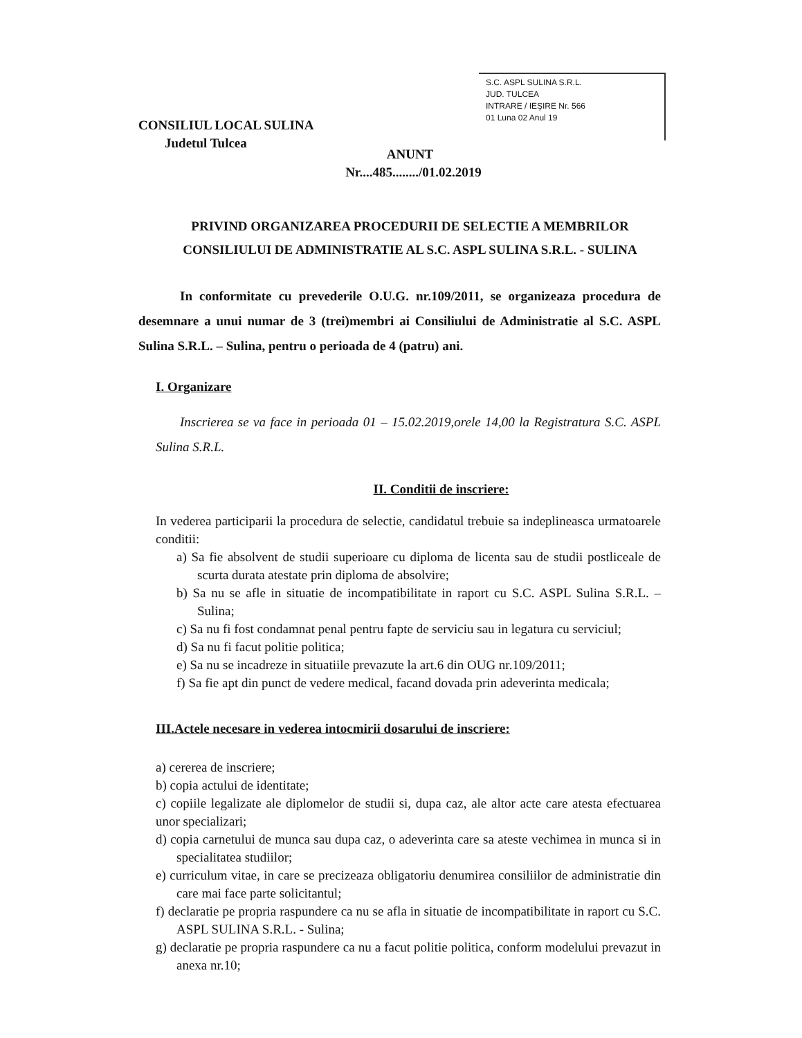S.C. ASPL SULINA S.R.L.
JUD. TULCEA
INTRARE / IEŞIRE Nr. 566
01 Luna 02 Anul 19
CONSILIUL LOCAL SULINA
Judetul Tulcea
ANUNT
Nr....485......../01.02.2019
PRIVIND ORGANIZAREA PROCEDURII DE SELECTIE A MEMBRILOR CONSILIULUI DE ADMINISTRATIE AL S.C. ASPL SULINA S.R.L. - SULINA
In conformitate cu prevederile O.U.G. nr.109/2011, se organizeaza procedura de desemnare a unui numar de 3 (trei)membri ai Consiliului de Administratie al S.C. ASPL Sulina S.R.L. – Sulina, pentru o perioada de 4 (patru) ani.
I. Organizare
Inscrierea se va face in perioada 01 – 15.02.2019,orele 14,00 la Registratura S.C. ASPL Sulina S.R.L.
II. Conditii de inscriere:
In vederea participarii la procedura de selectie, candidatul trebuie sa indeplineasca urmatoarele conditii:
a) Sa fie absolvent de studii superioare cu diploma de licenta sau de studii postliceale de scurta durata atestate prin diploma de absolvire;
b) Sa nu se afle in situatie de incompatibilitate in raport cu S.C. ASPL Sulina S.R.L. – Sulina;
c) Sa nu fi fost condamnat penal pentru fapte de serviciu sau in legatura cu serviciul;
d) Sa nu fi facut politie politica;
e) Sa nu se incadreze in situatiile prevazute la art.6 din OUG nr.109/2011;
f) Sa fie apt din punct de vedere medical, facand dovada prin adeverinta medicala;
III.Actele necesare in vederea intocmirii dosarului de inscriere:
a) cererea de inscriere;
b) copia actului de identitate;
c) copiile legalizate ale diplomelor de studii si, dupa caz, ale altor acte care atesta efectuarea unor specializari;
d) copia carnetului de munca sau dupa caz, o adeverinta care sa ateste vechimea in munca si in specialitatea studiilor;
e) curriculum vitae, in care se precizeaza obligatoriu denumirea consiliilor de administratie din care mai face parte solicitantul;
f) declaratie pe propria raspundere ca nu se afla in situatie de incompatibilitate in raport cu S.C. ASPL SULINA S.R.L. - Sulina;
g) declaratie pe propria raspundere ca nu a facut politie politica, conform modelului prevazut in anexa nr.10;